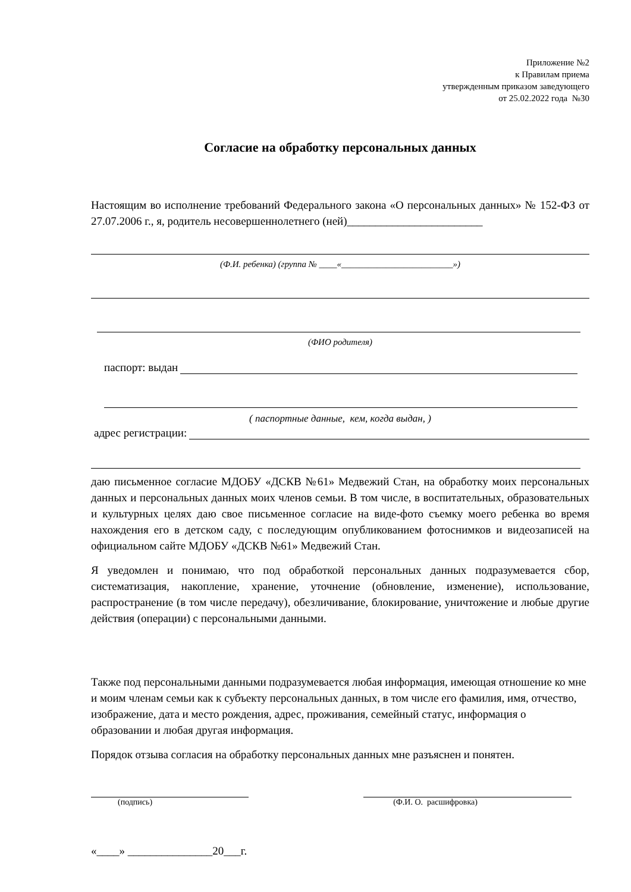Приложение №2
к Правилам приема
утвержденным приказом заведующего
от 25.02.2022 года №30
Согласие на обработку персональных данных
Настоящим во исполнение требований Федерального закона «О персональных данных» № 152-ФЗ от 27.07.2006 г., я, родитель несовершеннолетнего (ней)________________________
(Ф.И. ребенка) (группа № ____«_________________________»)
(ФИО родителя)
паспорт: выдан
( паспортные данные, кем, когда выдан, )
адрес регистрации:
даю письменное согласие МДОБУ «ДСКВ №61» Медвежий Стан, на обработку моих персональных данных и персональных данных моих членов семьи. В том числе, в воспитательных, образовательных и культурных целях даю свое письменное согласие на виде-фото съемку моего ребенка во время нахождения его в детском саду, с последующим опубликованием фотоснимков и видеозаписей на официальном сайте МДОБУ «ДСКВ №61» Медвежий Стан.
Я уведомлен и понимаю, что под обработкой персональных данных подразумевается сбор, систематизация, накопление, хранение, уточнение (обновление, изменение), использование, распространение (в том числе передачу), обезличивание, блокирование, уничтожение и любые другие действия (операции) с персональными данными.
Также под персональными данными подразумевается любая информация, имеющая отношение ко мне и моим членам семьи как к субъекту персональных данных, в том числе его фамилия, имя, отчество, изображение, дата и место рождения, адрес, проживания, семейный статус, информация о образовании и любая другая информация.
Порядок отзыва согласия на обработку персональных данных мне разъяснен и понятен.
(подпись) (Ф.И. О. расшифровка)
«____» _______________20___г.